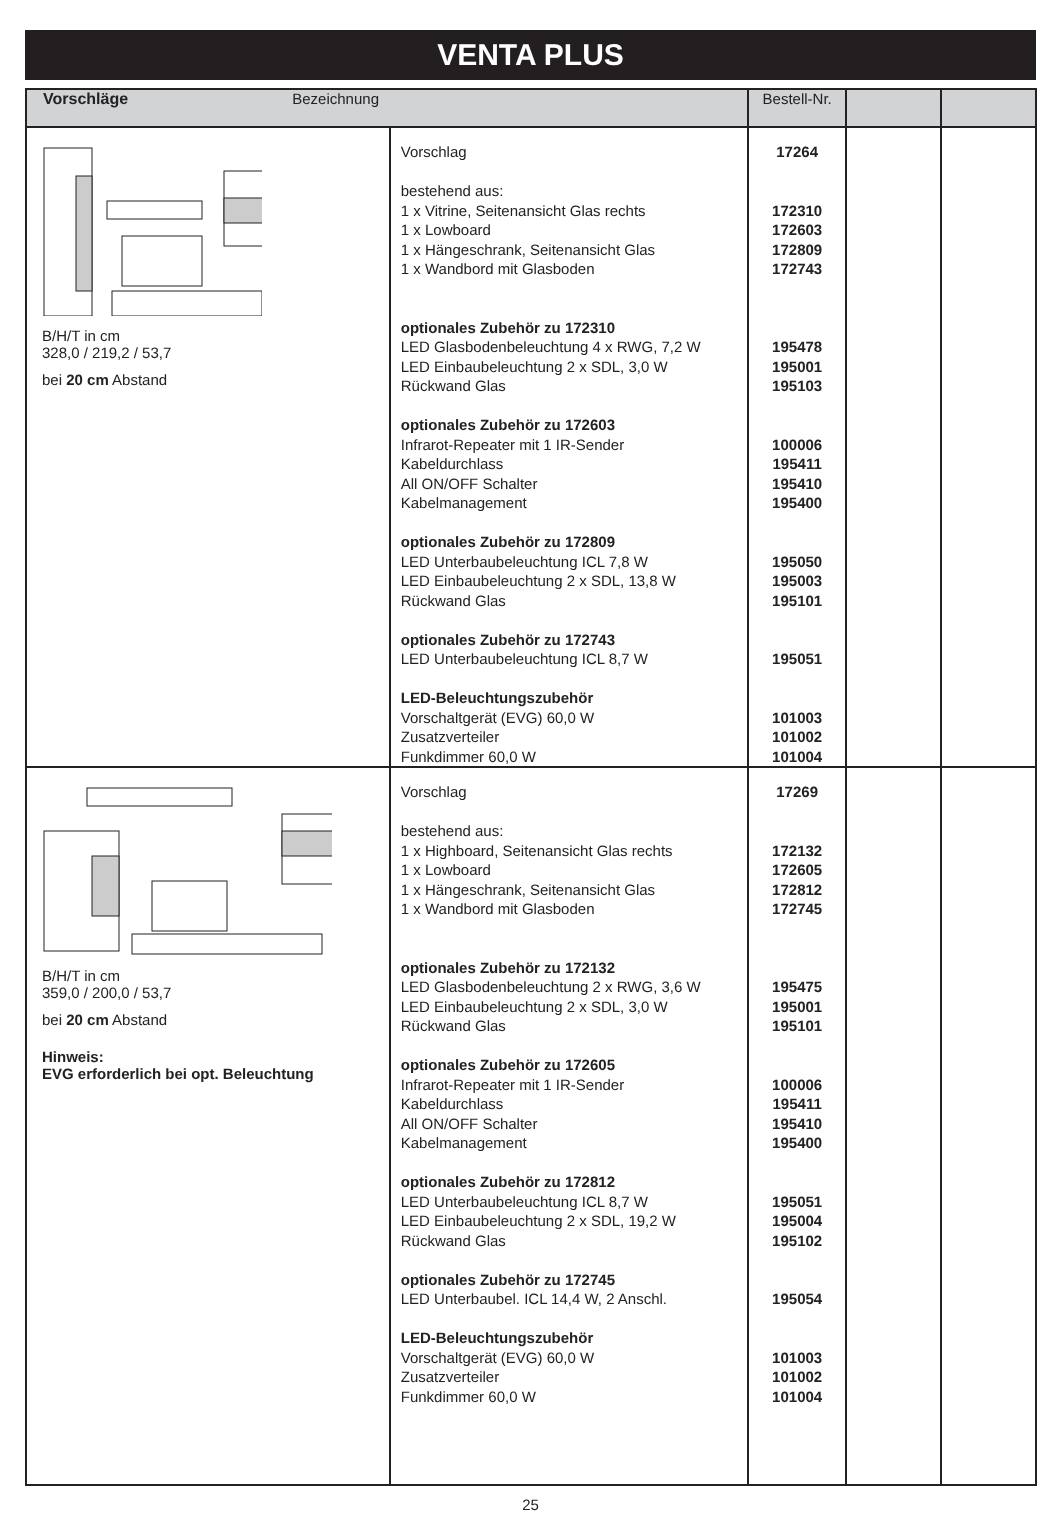VENTA PLUS
| Vorschläge Bezeichnung | | Bestell-Nr. | | |
| --- | --- | --- | --- | --- |
| B/H/T in cm 328,0 / 219,2 / 53,7 bei 20 cm Abstand | Vorschlag bestehend aus: 1 x Vitrine, Seitenansicht Glas rechts 1 x Lowboard 1 x Hängeschrank, Seitenansicht Glas 1 x Wandbord mit Glasboden optionales Zubehör zu 172310 LED Glasbodenbeleuchtung 4 x RWG, 7,2 W LED Einbaubeleuchtung 2 x SDL, 3,0 W Rückwand Glas optionales Zubehör zu 172603 Infrarot-Repeater mit 1 IR-Sender Kabeldurchlass All ON/OFF Schalter Kabelmanagement optionales Zubehör zu 172809 LED Unterbaubeleuchtung ICL 7,8 W LED Einbaubeleuchtung 2 x SDL, 13,8 W Rückwand Glas optionales Zubehör zu 172743 LED Unterbaubeleuchtung ICL 8,7 W LED-Beleuchtungszubehör Vorschaltgerät (EVG) 60,0 W Zusatzverteiler Funkdimmer 60,0 W | 17264 172310 172603 172809 172743 195478 195001 195103 100006 195411 195410 195400 195050 195003 195101 195051 101003 101002 101004 | | |
| B/H/T in cm 359,0 / 200,0 / 53,7 bei 20 cm Abstand Hinweis: EVG erforderlich bei opt. Beleuchtung | Vorschlag bestehend aus: 1 x Highboard, Seitenansicht Glas rechts 1 x Lowboard 1 x Hängeschrank, Seitenansicht Glas 1 x Wandbord mit Glasboden optionales Zubehör zu 172132 LED Glasbodenbeleuchtung 2 x RWG, 3,6 W LED Einbaubeleuchtung 2 x SDL, 3,0 W Rückwand Glas optionales Zubehör zu 172605 Infrarot-Repeater mit 1 IR-Sender Kabeldurchlass All ON/OFF Schalter Kabelmanagement optionales Zubehör zu 172812 LED Unterbaubeleuchtung ICL 8,7 W LED Einbaubeleuchtung 2 x SDL, 19,2 W Rückwand Glas optionales Zubehör zu 172745 LED Unterbaubel. ICL 14,4 W, 2 Anschl. LED-Beleuchtungszubehör Vorschaltgerät (EVG) 60,0 W Zusatzverteiler Funkdimmer 60,0 W | 17269 172132 172605 172812 172745 195475 195001 195101 100006 195411 195410 195400 195051 195004 195102 195054 101003 101002 101004 | | |
25